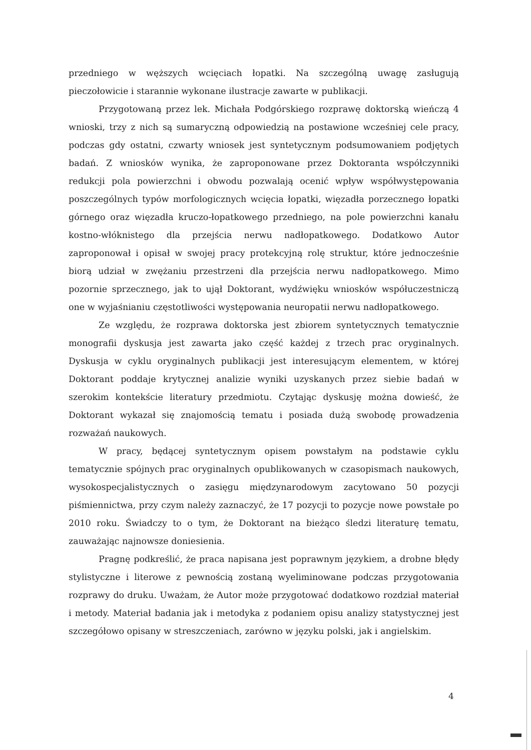przedniego w węższych wcięciach łopatki. Na szczególną uwagę zasługują pieczołowicie i starannie wykonane ilustracje zawarte w publikacji.
Przygotowaną przez lek. Michała Podgórskiego rozprawę doktorską wieńczą 4 wnioski, trzy z nich są sumaryczną odpowiedzią na postawione wcześniej cele pracy, podczas gdy ostatni, czwarty wniosek jest syntetycznym podsumowaniem podjętych badań. Z wniosków wynika, że zaproponowane przez Doktoranta współczynniki redukcji pola powierzchni i obwodu pozwalają ocenić wpływ współwystępowania poszczególnych typów morfologicznych wcięcia łopatki, więzadła porzecznego łopatki górnego oraz więzadła kruczo-łopatkowego przedniego, na pole powierzchni kanału kostno-włóknistego dla przejścia nerwu nadłopatkowego. Dodatkowo Autor zaproponował i opisał w swojej pracy protekcyjną rolę struktur, które jednocześnie biorą udział w zwężaniu przestrzeni dla przejścia nerwu nadłopatkowego. Mimo pozornie sprzecznego, jak to ujął Doktorant, wydźwięku wniosków współuczestniczą one w wyjaśnianiu częstotliwości występowania neuropatii nerwu nadłopatkowego.
Ze względu, że rozprawa doktorska jest zbiorem syntetycznych tematycznie monografii dyskusja jest zawarta jako część każdej z trzech prac oryginalnych. Dyskusja w cyklu oryginalnych publikacji jest interesującym elementem, w której Doktorant poddaje krytycznej analizie wyniki uzyskanych przez siebie badań w szerokim kontekście literatury przedmiotu. Czytając dyskusję można dowieść, że Doktorant wykazał się znajomością tematu i posiada dużą swobodę prowadzenia rozważań naukowych.
W pracy, będącej syntetycznym opisem powstałym na podstawie cyklu tematycznie spójnych prac oryginalnych opublikowanych w czasopismach naukowych, wysokospecjalistycznych o zasięgu międzynarodowym zacytowano 50 pozycji piśmiennictwa, przy czym należy zaznaczyć, że 17 pozycji to pozycje nowe powstałe po 2010 roku. Świadczy to o tym, że Doktorant na bieżąco śledzi literaturę tematu, zauważając najnowsze doniesienia.
Pragnę podkreślić, że praca napisana jest poprawnym językiem, a drobne błędy stylistyczne i literowe z pewnością zostaną wyeliminowane podczas przygotowania rozprawy do druku. Uważam, że Autor może przygotować dodatkowo rozdział materiał i metody. Materiał badania jak i metodyka z podaniem opisu analizy statystycznej jest szczegółowo opisany w streszczeniach, zarówno w języku polski, jak i angielskim.
4